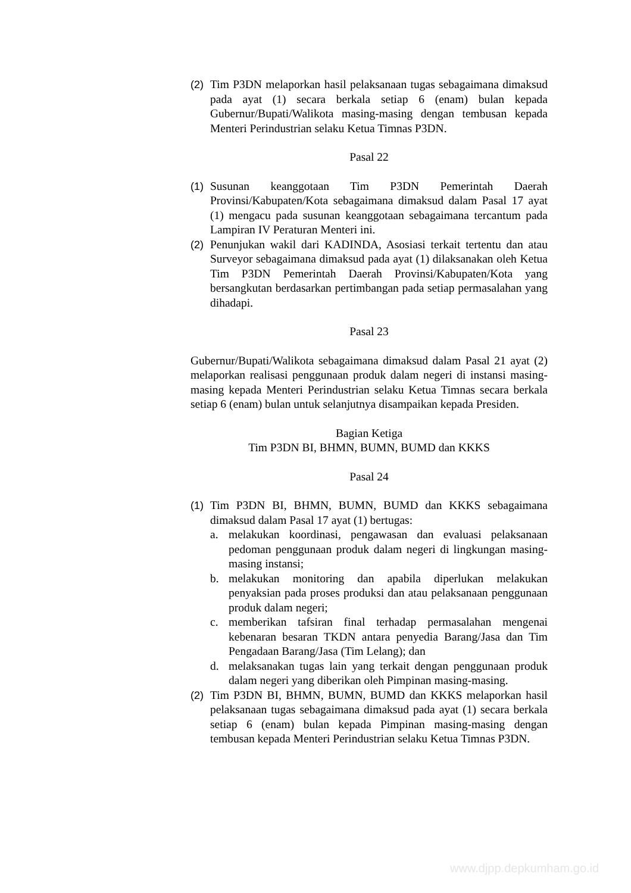(2) Tim P3DN melaporkan hasil pelaksanaan tugas sebagaimana dimaksud pada ayat (1) secara berkala setiap 6 (enam) bulan kepada Gubernur/Bupati/Walikota masing-masing dengan tembusan kepada Menteri Perindustrian selaku Ketua Timnas P3DN.
Pasal 22
(1) Susunan keanggotaan Tim P3DN Pemerintah Daerah Provinsi/Kabupaten/Kota sebagaimana dimaksud dalam Pasal 17 ayat (1) mengacu pada susunan keanggotaan sebagaimana tercantum pada Lampiran IV Peraturan Menteri ini.
(2) Penunjukan wakil dari KADINDA, Asosiasi terkait tertentu dan atau Surveyor sebagaimana dimaksud pada ayat (1) dilaksanakan oleh Ketua Tim P3DN Pemerintah Daerah Provinsi/Kabupaten/Kota yang bersangkutan berdasarkan pertimbangan pada setiap permasalahan yang dihadapi.
Pasal 23
Gubernur/Bupati/Walikota sebagaimana dimaksud dalam Pasal 21 ayat (2) melaporkan realisasi penggunaan produk dalam negeri di instansi masing-masing kepada Menteri Perindustrian selaku Ketua Timnas secara berkala setiap 6 (enam) bulan untuk selanjutnya disampaikan kepada Presiden.
Bagian Ketiga
Tim P3DN BI, BHMN, BUMN, BUMD dan KKKS
Pasal 24
(1) Tim P3DN BI, BHMN, BUMN, BUMD dan KKKS sebagaimana dimaksud dalam Pasal 17 ayat (1) bertugas:
a. melakukan koordinasi, pengawasan dan evaluasi pelaksanaan pedoman penggunaan produk dalam negeri di lingkungan masing-masing instansi;
b. melakukan monitoring dan apabila diperlukan melakukan penyaksian pada proses produksi dan atau pelaksanaan penggunaan produk dalam negeri;
c. memberikan tafsiran final terhadap permasalahan mengenai kebenaran besaran TKDN antara penyedia Barang/Jasa dan Tim Pengadaan Barang/Jasa (Tim Lelang); dan
d. melaksanakan tugas lain yang terkait dengan penggunaan produk dalam negeri yang diberikan oleh Pimpinan masing-masing.
(2) Tim P3DN BI, BHMN, BUMN, BUMD dan KKKS melaporkan hasil pelaksanaan tugas sebagaimana dimaksud pada ayat (1) secara berkala setiap 6 (enam) bulan kepada Pimpinan masing-masing dengan tembusan kepada Menteri Perindustrian selaku Ketua Timnas P3DN.
www.djpp.depkumham.go.id